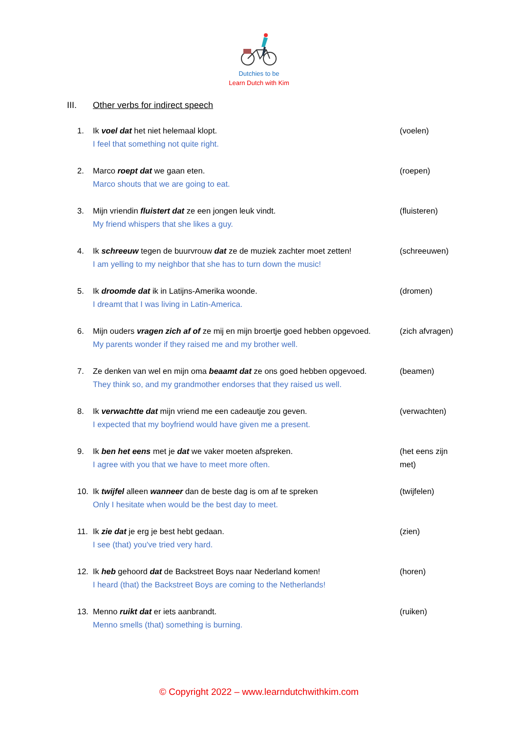Dutchies to be
Learn Dutch with Kim
III. Other verbs for indirect speech
1. Ik voel dat het niet helemaal klopt.
I feel that something not quite right.
(voelen)
2. Marco roept dat we gaan eten.
Marco shouts that we are going to eat.
(roepen)
3. Mijn vriendin fluistert dat ze een jongen leuk vindt.
My friend whispers that she likes a guy.
(fluisteren)
4. Ik schreeuw tegen de buurvrouw dat ze de muziek zachter moet zetten!
I am yelling to my neighbor that she has to turn down the music!
(schreeuwen)
5. Ik droomde dat ik in Latijns-Amerika woonde.
I dreamt that I was living in Latin-America.
(dromen)
6. Mijn ouders vragen zich af of ze mij en mijn broertje goed hebben opgevoed.
My parents wonder if they raised me and my brother well.
(zich afvragen)
7. Ze denken van wel en mijn oma beaamt dat ze ons goed hebben opgevoed.
They think so, and my grandmother endorses that they raised us well.
(beamen)
8. Ik verwachtte dat mijn vriend me een cadeautje zou geven.
I expected that my boyfriend would have given me a present.
(verwachten)
9. Ik ben het eens met je dat we vaker moeten afspreken.
I agree with you that we have to meet more often.
(het eens zijn met)
10. Ik twijfel alleen wanneer dan de beste dag is om af te spreken
Only I hesitate when would be the best day to meet.
(twijfelen)
11. Ik zie dat je erg je best hebt gedaan.
I see (that) you've tried very hard.
(zien)
12. Ik heb gehoord dat de Backstreet Boys naar Nederland komen!
I heard (that) the Backstreet Boys are coming to the Netherlands!
(horen)
13. Menno ruikt dat er iets aanbrandt.
Menno smells (that) something is burning.
(ruiken)
© Copyright 2022 – www.learndutchwithkim.com